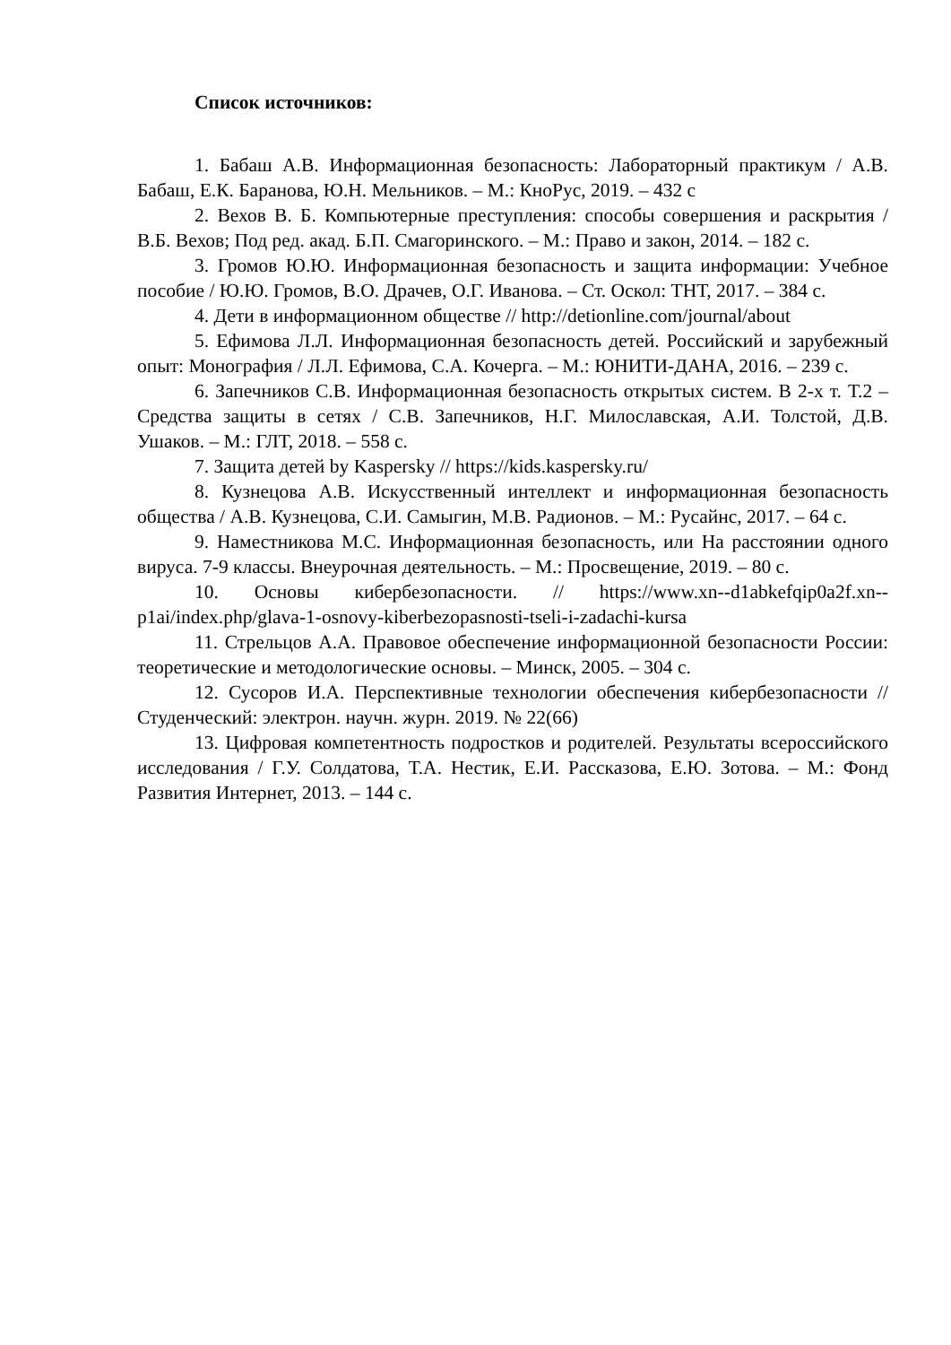Список источников:
1. Бабаш А.В. Информационная безопасность: Лабораторный практикум / А.В. Бабаш, Е.К. Баранова, Ю.Н. Мельников. – М.: КноРус, 2019. – 432 с
2. Вехов В. Б. Компьютерные преступления: способы совершения и раскрытия / В.Б. Вехов; Под ред. акад. Б.П. Смагоринского. – М.: Право и закон, 2014. – 182 с.
3. Громов Ю.Ю. Информационная безопасность и защита информации: Учебное пособие / Ю.Ю. Громов, В.О. Драчев, О.Г. Иванова. – Ст. Оскол: ТНТ, 2017. – 384 с.
4. Дети в информационном обществе // http://detionline.com/journal/about
5. Ефимова Л.Л. Информационная безопасность детей. Российский и зарубежный опыт: Монография / Л.Л. Ефимова, С.А. Кочерга. – М.: ЮНИТИ-ДАНА, 2016. – 239 с.
6. Запечников С.В. Информационная безопасность открытых систем. В 2-х т. Т.2 – Средства защиты в сетях / С.В. Запечников, Н.Г. Милославская, А.И. Толстой, Д.В. Ушаков. – М.: ГЛТ, 2018. – 558 с.
7. Защита детей by Kaspersky // https://kids.kaspersky.ru/
8. Кузнецова А.В. Искусственный интеллект и информационная безопасность общества / А.В. Кузнецова, С.И. Самыгин, М.В. Радионов. – М.: Русайнс, 2017. – 64 с.
9. Наместникова М.С. Информационная безопасность, или На расстоянии одного вируса. 7-9 классы. Внеурочная деятельность. – М.: Просвещение, 2019. – 80 с.
10. Основы кибербезопасности. // https://www.xn--d1abkefqip0a2f.xn--p1ai/index.php/glava-1-osnovy-kiberbezopasnosti-tseli-i-zadachi-kursa
11. Стрельцов А.А. Правовое обеспечение информационной безопасности России: теоретические и методологические основы. – Минск, 2005. – 304 с.
12. Сусоров И.А. Перспективные технологии обеспечения кибербезопасности // Студенческий: электрон. научн. журн. 2019. № 22(66)
13. Цифровая компетентность подростков и родителей. Результаты всероссийского исследования / Г.У. Солдатова, Т.А. Нестик, Е.И. Рассказова, Е.Ю. Зотова. – М.: Фонд Развития Интернет, 2013. – 144 с.